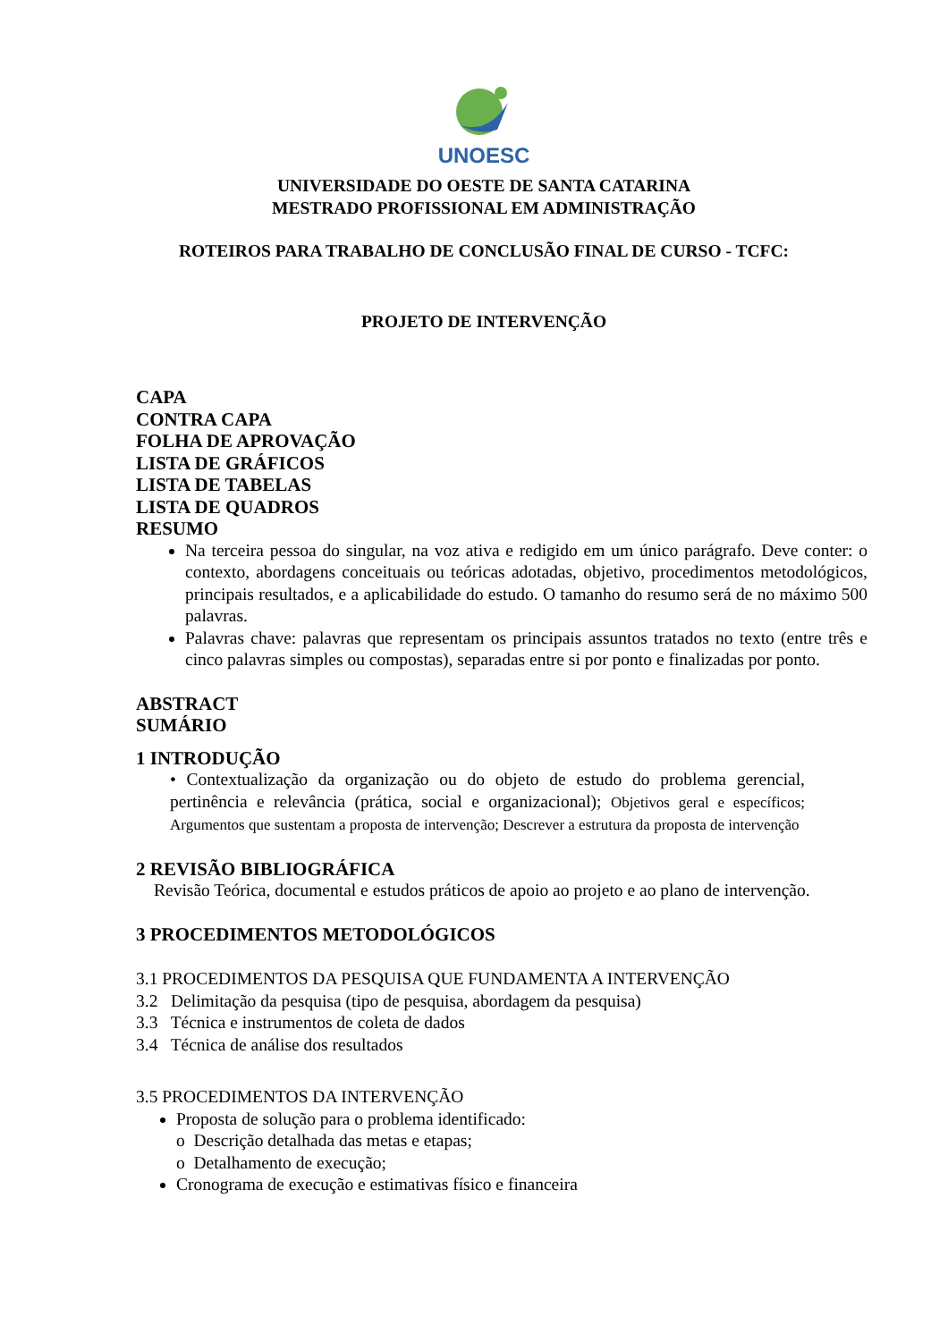UNOESC
UNIVERSIDADE DO OESTE DE SANTA CATARINA
MESTRADO PROFISSIONAL EM ADMINISTRAÇÃO
ROTEIROS PARA TRABALHO DE CONCLUSÃO FINAL DE CURSO - TCFC:
PROJETO DE INTERVENÇÃO
CAPA
CONTRA CAPA
FOLHA DE APROVAÇÃO
LISTA DE GRÁFICOS
LISTA DE TABELAS
LISTA DE QUADROS
RESUMO
Na terceira pessoa do singular, na voz ativa e redigido em um único parágrafo. Deve conter: o contexto, abordagens conceituais ou teóricas adotadas, objetivo, procedimentos metodológicos, principais resultados, e a aplicabilidade do estudo. O tamanho do resumo será de no máximo 500 palavras.
Palavras chave: palavras que representam os principais assuntos tratados no texto (entre três e cinco palavras simples ou compostas), separadas entre si por ponto e finalizadas por ponto.
ABSTRACT
SUMÁRIO
1 INTRODUÇÃO
• Contextualização da organização ou do objeto de estudo do problema gerencial, pertinência e relevância (prática, social e organizacional); Objetivos geral e específicos; Argumentos que sustentam a proposta de intervenção; Descrever a estrutura da proposta de intervenção
2 REVISÃO BIBLIOGRÁFICA
Revisão Teórica, documental e estudos práticos de apoio ao projeto e ao plano de intervenção.
3 PROCEDIMENTOS METODOLÓGICOS
3.1 PROCEDIMENTOS DA PESQUISA QUE FUNDAMENTA A INTERVENÇÃO
3.2 Delimitação da pesquisa (tipo de pesquisa, abordagem da pesquisa)
3.3 Técnica e instrumentos de coleta de dados
3.4 Técnica de análise dos resultados
3.5 PROCEDIMENTOS DA INTERVENÇÃO
Proposta de solução para o problema identificado:
o Descrição detalhada das metas e etapas;
o Detalhamento de execução;
Cronograma de execução e estimativas físico e financeira